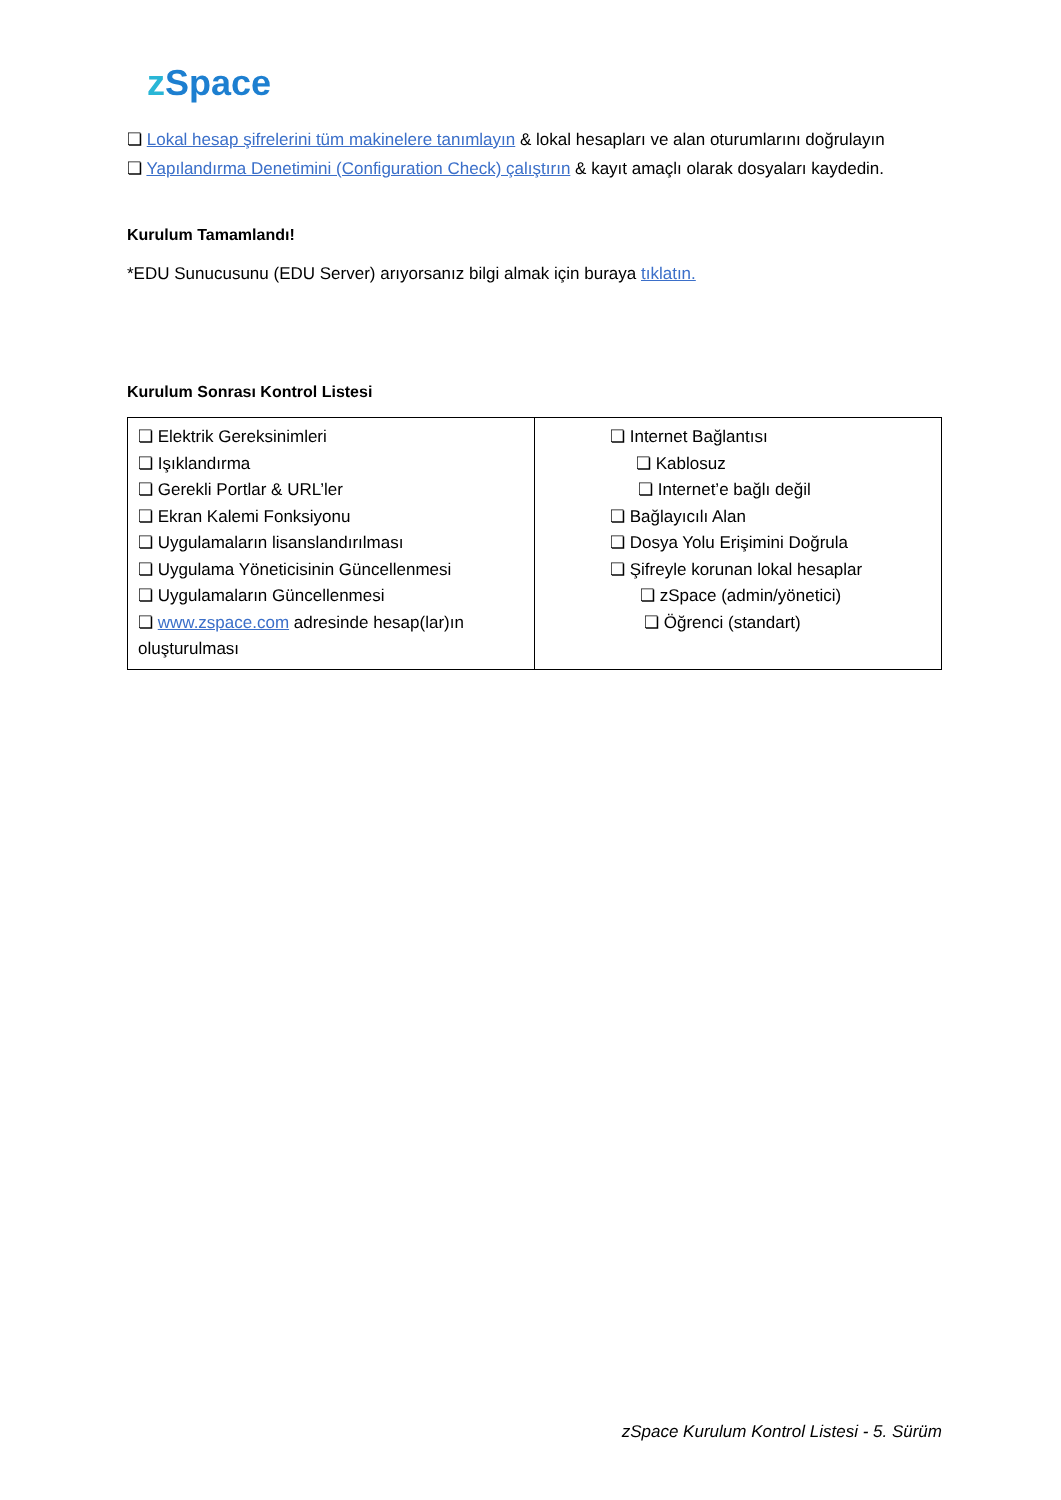z Space
❏ Lokal hesap şifrelerini tüm makinelere tanımlayın & lokal hesapları ve alan oturumlarını doğrulayın
❏ Yapılandırma Denetimini (Configuration Check) çalıştırın & kayıt amaçlı olarak dosyaları kaydedin.
Kurulum Tamamlandı!
*EDU Sunucusunu (EDU Server) arıyorsanız bilgi almak için buraya tıklatın.
Kurulum Sonrası Kontrol Listesi
| ❏ Elektrik Gereksinimleri ❏ Işıklandırma ❏ Gerekli Portlar & URL’ler ❏ Ekran Kalemi Fonksiyonu ❏ Uygulamaların lisanslandırılması ❏ Uygulama Yöneticisinin Güncellenmesi ❏ Uygulamaların Güncellenmesi ❏ www.zspace.com adresinde hesap(lar)ın oluşturulması | ❏ Internet Bağlantısı ❏ Kablosuz ❏ Internet’e bağlı değil ❏ Bağlayıcılı Alan ❏ Dosya Yolu Erişimini Doğrula ❏ Şifreyle korunan lokal hesaplar ❏ zSpace (admin/yönetici) ❏ Öğrenci (standart) |
zSpace Kurulum Kontrol Listesi - 5. Sürüm